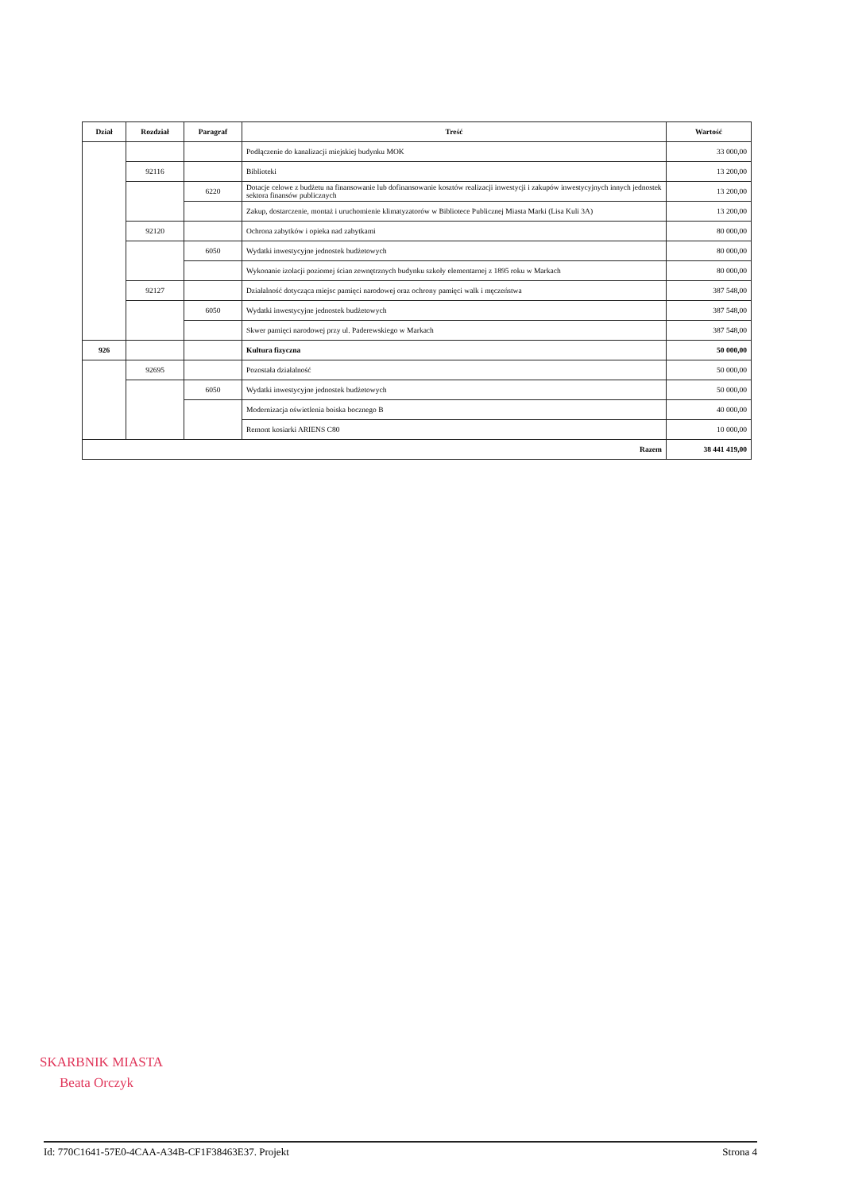| Dział | Rozdział | Paragraf | Treść | Wartość |
| --- | --- | --- | --- | --- |
| | | | Podłączenie do kanalizacji miejskiej budynku MOK | 33 000,00 |
| | 92116 | | Biblioteki | 13 200,00 |
| | | 6220 | Dotacje celowe z budżetu na finansowanie lub dofinansowanie kosztów realizacji inwestycji i zakupów inwestycyjnych innych jednostek sektora finansów publicznych | 13 200,00 |
| | | | Zakup, dostarczenie, montaż i uruchomienie klimatyzatorów w Bibliotece Publicznej Miasta Marki (Lisa Kuli 3A) | 13 200,00 |
| | 92120 | | Ochrona zabytków i opieka nad zabytkami | 80 000,00 |
| | | 6050 | Wydatki inwestycyjne jednostek budżetowych | 80 000,00 |
| | | | Wykonanie izolacji poziomej ścian zewnętrznych budynku szkoły elementarnej z 1895 roku w Markach | 80 000,00 |
| | 92127 | | Działalność dotycząca miejsc pamięci narodowej oraz ochrony pamięci walk i męczeństwa | 387 548,00 |
| | | 6050 | Wydatki inwestycyjne jednostek budżetowych | 387 548,00 |
| | | | Skwer pamięci narodowej przy ul. Paderewskiego w Markach | 387 548,00 |
| 926 | | | Kultura fizyczna | 50 000,00 |
| | 92695 | | Pozostała działalność | 50 000,00 |
| | | 6050 | Wydatki inwestycyjne jednostek budżetowych | 50 000,00 |
| | | | Modernizacja oświetlenia boiska bocznego B | 40 000,00 |
| | | | Remont kosiarki ARIENS C80 | 10 000,00 |
| Razem | | | | 38 441 419,00 |
SKARBNIK MIASTA
Beata Orczyk
Id: 770C1641-57E0-4CAA-A34B-CF1F38463E37. Projekt Strona 4